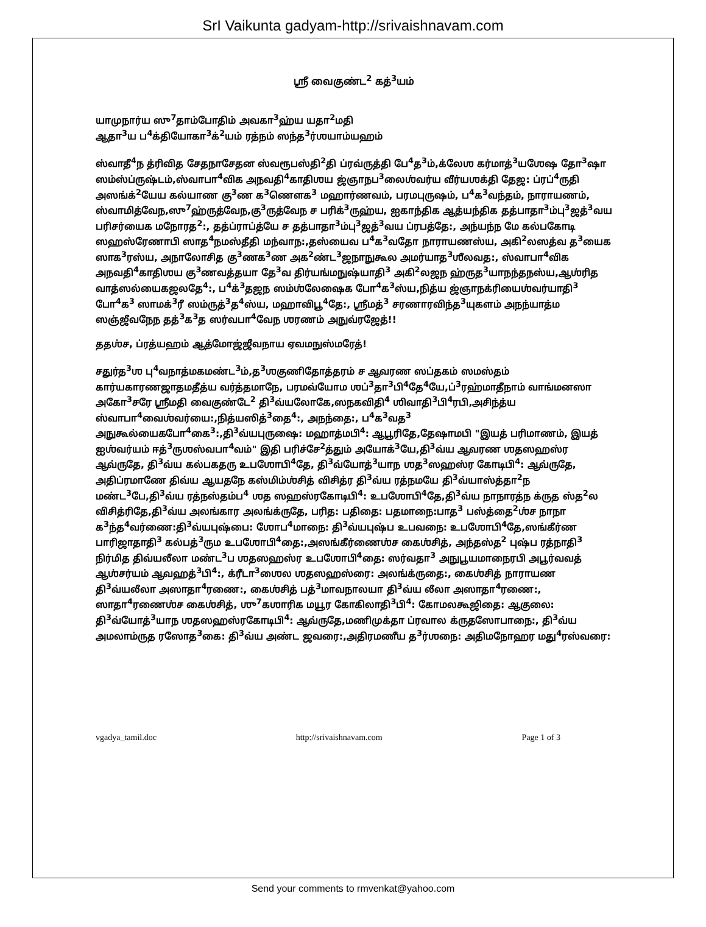SrI Vaikunta gadyam-http://srivaishnavam.com
ஸ்ரீ வைகுண்ட<sup>2</sup> கத்<sup>3</sup>யம்
யாமுநார்ய ஸு<sup>7</sup>தாம்போதிம் அவகா<sup>3</sup>ஹ்ய யதா<sup>2</sup>மதி
ஆதா<sup>3</sup>ய ப<sup>4</sup>க்தியோகா<sup>3</sup>க்<sup>2</sup>யம் ரத்நம் ஸந்த<sup>3</sup>ர்ஶயாம்யஹம்
ஸ்வாதீ<sup>4</sup>ந த்ரிவித சேதநாசேதன ஸ்வரூபஸ்தி<sup>2</sup>தி ப்ரவ்ருத்தி பே<sup>4</sup>த<sup>3</sup>ம்,க்லேஶ கர்மாத்<sup>3</sup>யஶேஷ தோ<sup>3</sup>ஷா ஸம்ஸ்ப்ருஷ்டம்,ஸ்வாபா<sup>4</sup>விக அநவதி<sup>4</sup>காதிஶய ஜ்ஞாநப<sup>3</sup>லைஶ்வர்ய வீர்யஶக்தி தேஜ: ப்ரப்<sup>4</sup>ருதி அஸங்க்<sup>2</sup>யேய கல்யாண கு<sup>3</sup>ண க<sup>3</sup>ணௌக<sup>3</sup> மஹார்ணவம், பரமபுருஷம், ப<sup>4</sup>க<sup>3</sup>வந்தம், நாராயணம், ஸ்வாமித்வேந,ஸு<sup>7</sup>ஹ்ருத்வேந,கு<sup>3</sup>ருத்வேந ச பரிக்<sup>3</sup>ருஹ்ய, ஐகாந்திக ஆத்யந்திக தத்பாதா<sup>3</sup>ம்பு<sup>3</sup>ஜத்<sup>3</sup>வய பரிசர்யைக மநோரத<sup>2</sup>:, தத்ப்ராப்த்யே ச தத்பாதா<sup>3</sup>ம்பு<sup>3</sup>ஜத்<sup>3</sup>வய ப்ரபத்தே:, அந்யந்ந மே கல்பகோடி ஸஹஸ்ரேணாபி ஸாத<sup>4</sup>நமஸ்தீதி மந்வாந:,தஸ்யைவ ப<sup>4</sup>க<sup>3</sup>வதோ நாராயணஸ்ய, அகி<sup>2</sup>லஸத்வ த<sup>3</sup>யைக ஸாக<sup>3</sup>ரஸ்ய, அநாலோசித கு<sup>3</sup>ணக<sup>3</sup>ண அக<sup>2</sup>ண்ட<sup>3</sup>ஜநாநுகூல அமர்யாத<sup>3</sup>ஶீலவத:, ஸ்வாபா<sup>4</sup>விக அநவதி<sup>4</sup>காதிஶய கு<sup>3</sup>ணவத்தயா தே<sup>3</sup>வ திர்யங்மநுஷ்யாதி<sup>3</sup> அகி<sup>2</sup>லஜந ஹ்ருத<sup>3</sup>யாநந்தநஸ்ய,ஆஶ்ரித வாத்ஸல்யைகஜலதே<sup>4</sup>:, ப<sup>4</sup>க்<sup>3</sup>தஜந ஸம்ஶ்லேஷைக போ<sup>4</sup>க<sup>3</sup>ஸ்ய,நித்ய ஜ்ஞாநக்ரியைஶ்வர்யாதி<sup>3</sup> போ<sup>4</sup>க<sup>3</sup> ஸாமக்<sup>3</sup>ரீ ஸம்ருத்<sup>3</sup>த<sup>4</sup>ஸ்ய, மஹாவிபூ<sup>4</sup>தே:, ஶ்ரீமத்<sup>3</sup> சரணாரவிந்த<sup>3</sup>யுகளம் அநந்யாத்ம ஸஞ்ஜீவநேந தத்<sup>3</sup>க<sup>3</sup>த ஸர்வபா<sup>4</sup>வேந ஶரணம் அநுவ்ரஜேத்!!
ததஶ்ச, ப்ரத்யஹம் ஆத்மோஜ்ஜீவநாய ஏவமநுஸ்மரேத்!
சதுர்த<sup>3</sup>ஶ பு<sup>4</sup>வநாத்மகமண்ட<sup>3</sup>ம்,த<sup>3</sup>ஶகுணிதோத்தரம் ச ஆவரண ஸப்தகம் ஸமஸ்தம் கார்யகாரணஜாதமதீத்ய வர்த்தமாநே, பரமவ்யோம ஶப்<sup>3</sup>தா<sup>3</sup>பி<sup>4</sup>தே<sup>4</sup>யே,ப்<sup>3</sup>ரஹ்மாதீநாம் வாங்மனஸா அகோ<sup>3</sup>சரே ஶ்ரீமதி வைகுண்டே<sup>2</sup> தி<sup>3</sup>வ்யலோகே,ஸநகவிதி<sup>4</sup> ஶிவாதி<sup>3</sup>பி<sup>4</sup>ரபி,அசிந்த்ய ஸ்வாபா<sup>4</sup>வைஶ்வர்யை:,நித்யஸித்<sup>3</sup>தை<sup>4</sup>:, அநந்தை:, ப<sup>4</sup>க<sup>3</sup>வத<sup>3</sup> அநுகூல்யைகபோ<sup>4</sup>கை<sup>3</sup>:,தி<sup>3</sup>வ்யபுருஷை: மஹாத்மபி<sup>4</sup>: ஆபூரிதே,தேஷாமபி "இயத் பரிமாணம், இயத் ஐஶ்வர்யம் ஈத்<sup>3</sup>ருஶஸ்வபா<sup>4</sup>வம்" இதி பரிச்சே<sup>2</sup>த்தும் அயோக்<sup>3</sup>யே,தி<sup>3</sup>வ்ய ஆவரண ஶதஸஹஸ்ர ஆவ்ருதே, தி<sup>3</sup>வ்ய கல்பகதரு உபஶோபி<sup>4</sup>தே, தி<sup>3</sup>வ்யோத்<sup>3</sup>யாந ஶத<sup>3</sup>ஸஹஸ்ர கோடிபி<sup>4</sup>: ஆவ்ருதே, அதிப்ரமாணே திவ்ய ஆயதநே கஸ்மிம்ஶ்சித் விசித்ர தி<sup>3</sup>வ்ய ரத்நமயே தி<sup>3</sup>வ்யாஸ்த்தா<sup>2</sup>ந மண்ட<sup>3</sup>பே,தி<sup>3</sup>வ்ய ரத்நஸ்தம்ப<sup>4</sup> ஶத ஸஹஸ்ரகோடிபி<sup>4</sup>: உபஶோபி<sup>4</sup>தே,தி<sup>3</sup>வ்ய நாநாரத்ந க்ருத ஸ்த<sup>2</sup>ல விசித்ரிதே,தி<sup>3</sup>வ்ய அலங்கார அலங்க்ருதே, பரித: பதிதை: பதமாநை:பாத<sup>3</sup> பஸ்த்தை<sup>2</sup>ஶ்ச நாநா க<sup>3</sup>ந்த<sup>4</sup>வர்ணை:தி<sup>3</sup>வ்யபுஷ்பை: ஶோப<sup>4</sup>மாநை: தி<sup>3</sup>வ்யபுஷ்ப உபவநை: உபஶோபி<sup>4</sup>தே,ஸங்கீர்ண பாரிஜாதாதி<sup>3</sup> கல்பத்<sup>3</sup>ரும உபஶோபி<sup>4</sup>தை:,அஸங்கீர்ணைஶ்ச கைஶ்சித், அந்தஸ்த<sup>2</sup> புஷ்ப ரத்நாதி<sup>3</sup> நிர்மித திவ்யலீலா மண்ட<sup>3</sup>ப ஶதஸஹஸ்ர உபஶோபி<sup>4</sup>தை: ஸர்வதா<sup>3</sup> அநுபூயமாநைரபி அபூர்வவத் ஆஶ்சர்யம் ஆவஹத்<sup>3</sup>பி<sup>4</sup>:, க்ரீடா<sup>3</sup>ஶைல ஶதஸஹஸ்ரை: அலங்க்ருதை:, கைஶ்சித் நாராயண தி<sup>3</sup>வ்யலீலா அஸாதா<sup>4</sup>ரணை:, கைஶ்சித் பத்<sup>3</sup>மாவநாலயா தி<sup>3</sup>வ்ய லீலா அஸாதா<sup>4</sup>ரணை:, ஸாதா<sup>4</sup>ரணைஶ்ச கைஶ்சித், ஶு<sup>7</sup>கஶாரிக மயூர கோகிலாதி<sup>3</sup>பி<sup>4</sup>: கோமலகூஜிதை: ஆகுலை: தி<sup>3</sup>வ்யோத்<sup>3</sup>யாந ஶதஸஹஸ்ரகோடிபி<sup>4</sup>: ஆவ்ருதே,மணிமுக்தா ப்ரவால க்ருதஸோபாநை:, தி<sup>3</sup>வ்ய அமலாம்ருத ரஸோத<sup>3</sup>கை: தி<sup>3</sup>வ்ய அண்ட ஜவரை:,அதிரமணீய த<sup>3</sup>ர்ஶநை: அதிமநோஹர மது<sup>4</sup>ரஸ்வரை:
vgadya_tamil.doc http://srivaishnavam.com Page 1 of 3
Send your comments to rmvenkat@yahoo.com